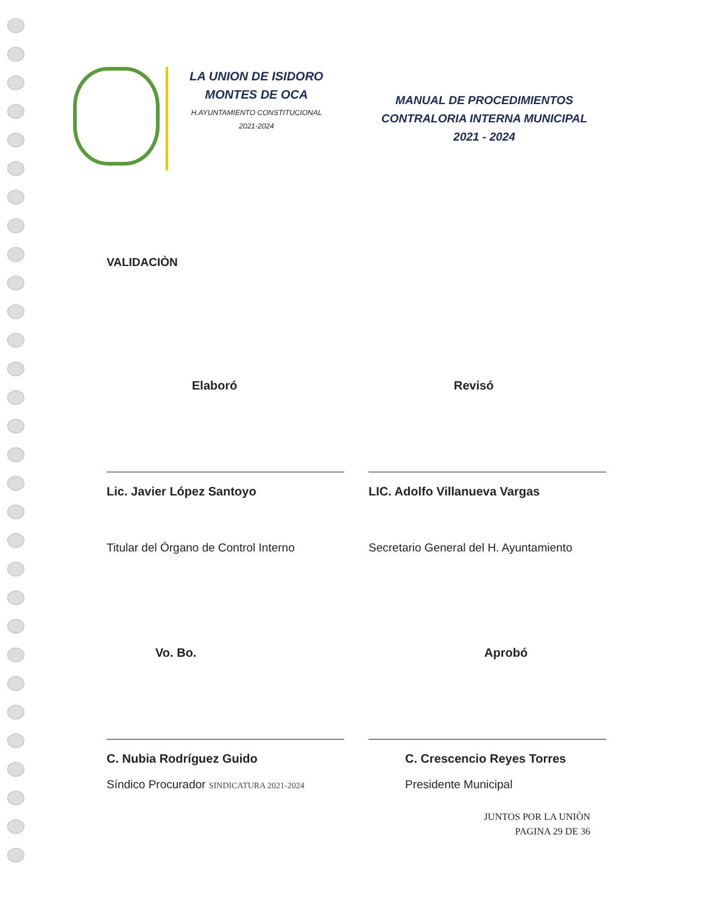LA UNION DE ISIDORO
MONTES DE OCA
H.AYUNTAMIENTO CONSTITUCIONAL
2021-2024
MANUAL DE PROCEDIMIENTOS
CONTRALORIA INTERNA MUNICIPAL
2021 - 2024
VALIDACIÒN
Elaboró
Lic. Javier López Santoyo
Titular del Órgano de Control Interno
Revisó
LIC. Adolfo Villanueva Vargas
Secretario General del H. Ayuntamiento
Vo. Bo.
C. Nubia Rodríguez Guido
Síndico Procurador SINDICATURA 2021-2024
Aprobó
C. Crescencio Reyes Torres
Presidente Municipal
JUNTOS POR LA UNIÒN
PAGINA 29 DE 36